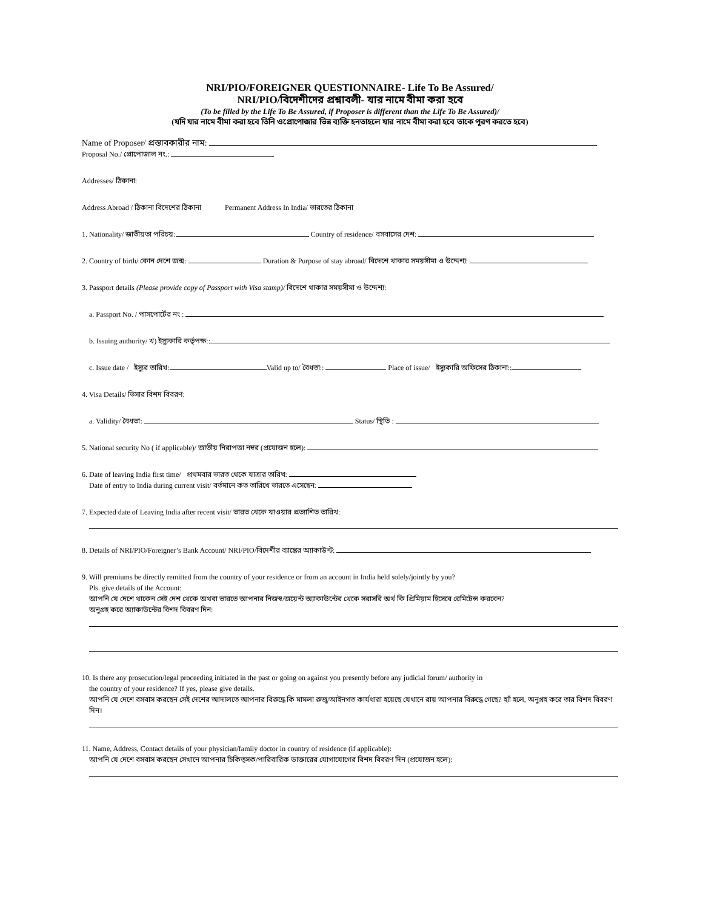NRI/PIO/FOREIGNER QUESTIONNAIRE- Life To Be Assured/
NRI/PIO/বিদেশীদের প্রশ্নাবলী- যার নামে বীমা করা হবে
(To be filled by the Life To Be Assured, if Proposer is different than the Life To Be Assured)/
(যদি যার নামে বীমা করা হবে তিনি ওপ্রোপোজার ভিন্ন ব্যক্তি হনতাহলে যার নামে বীমা করা হবে তাকে পূরণ করতে হবে)
Name of Proposer/ প্রস্তাবকারীর নাম:
Proposal No./ প্রোপোজাল নং.:
Addresses/ ঠিকানা:
Address Abroad / ঠিকানা বিদেশের ঠিকানা Permanent Address In India/ ভারতের ঠিকানা
1. Nationality/ জাতীয়তা পরিচয়: Country of residence/ বসবাসের দেশ:
2. Country of birth/ কোন দেশে জন্ম: Duration & Purpose of stay abroad/ বিদেশে থাকার সময়সীমা ও উদ্দেশ্য:
3. Passport details (Please provide copy of Passport with Visa stamp)/ বিদেশে থাকার সময়সীমা ও উদ্দেশ্য:
a. Passport No. / পাসপোর্টের নং :
b. Issuing authority/ খ) ইস্যুকারি কর্তৃপক্ষ::
c. Issue date / ইস্যুর তারিখ: Valid up to/ বৈধতা:: Place of issue/ ইস্যুকারি অফিসের ঠিকানা::
4. Visa Details/ ভিসার বিশদ বিবরণ:
a. Validity/ বৈধতা: Status/ স্থিতি :
5. National security No ( if applicable)/ জাতীয় নিরাপত্তা নম্বর (প্রযোজন হলে):
6. Date of leaving India first time/ প্রথমবার ভারত থেকে যাত্রার তারিখ:
Date of entry to India during current visit/ বর্তমানে কত তারিখে ভারতে এসেছেন:
7. Expected date of Leaving India after recent visit/ ভারত থেকে যাওয়ার প্রত্যাশিত তারিখ:
8. Details of NRI/PIO/Foreigner’s Bank Account/ NRI/PIO/বিদেশীর ব্যাঙ্কের অ্যাকাউন্ট:
9. Will premiums be directly remitted from the country of your residence or from an account in India held solely/jointly by you?
Pls. give details of the Account:
আপনি যে দেশে থাকেন সেই দেশ থেকে অথবা ভারতে আপনার নিজস্ব/জয়েন্ট অ্যাকাউন্টের থেকে সরাসরি অর্থ কি প্রিমিয়াম হিসেবে রেমিটেন্স করবেন?
অনুগ্রহ করে অ্যাকাউন্টের বিশদ বিবরণ দিন:
10. Is there any prosecution/legal proceeding initiated in the past or going on against you presently before any judicial forum/ authority in
the country of your residence? If yes, please give details.
আপনি যে দেশে বসবাস করছেন সেই দেশের আদালতে আপনার বিরুদ্ধে কি মামলা রুজু/আইনগত কার্যধারা হয়েছে যেখানে রায় আপনার বিরুদ্ধে গেছে? হ্যাঁ হলে, অনুগ্রহ করে তার বিশদ বিবরণ দিন।
11. Name, Address, Contact details of your physician/family doctor in country of residence (if applicable):
আপনি যে দেশে বসবাস করছেন সেখানে আপনার চিকিত্সক/পারিবারিক ডাক্তারের যোগাযোগের বিশদ বিবরণ দিন (প্রযোজন হলে):